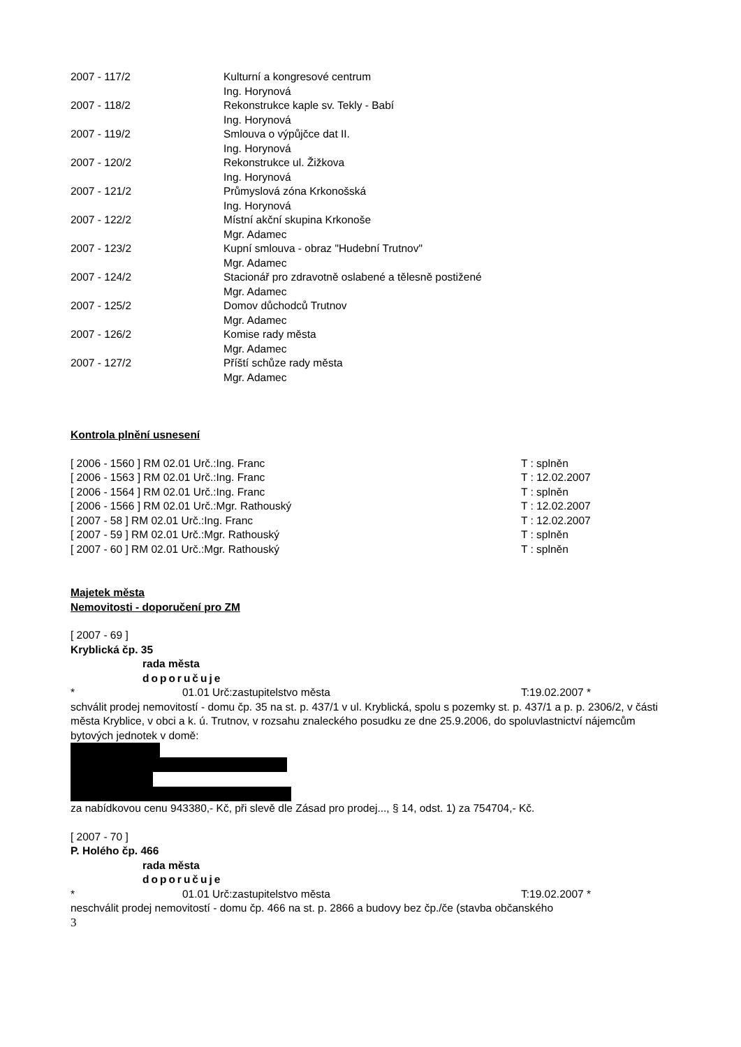| 2007 - 117/2 | Kulturní a kongresové centrum Ing. Horynová |
| 2007 - 118/2 | Rekonstrukce kaple sv. Tekly - Babí Ing. Horynová |
| 2007 - 119/2 | Smlouva o výpůjčce dat II. Ing. Horynová |
| 2007 - 120/2 | Rekonstrukce ul. Žižkova Ing. Horynová |
| 2007 - 121/2 | Průmyslová zóna Krkonošská Ing. Horynová |
| 2007 - 122/2 | Místní akční skupina Krkonoše Mgr. Adamec |
| 2007 - 123/2 | Kupní smlouva - obraz "Hudební Trutnov" Mgr. Adamec |
| 2007 - 124/2 | Stacionář pro zdravotně oslabené a tělesně postižené Mgr. Adamec |
| 2007 - 125/2 | Domov důchodců Trutnov Mgr. Adamec |
| 2007 - 126/2 | Komise rady města Mgr. Adamec |
| 2007 - 127/2 | Příští schůze rady města Mgr. Adamec |
Kontrola plnění usnesení
[ 2006 - 1560 ] RM 02.01 Urč.:Ing. Franc T : splněn
[ 2006 - 1563 ] RM 02.01 Urč.:Ing. Franc T : 12.02.2007
[ 2006 - 1564 ] RM 02.01 Urč.:Ing. Franc T : splněn
[ 2006 - 1566 ] RM 02.01 Urč.:Mgr. Rathouský T : 12.02.2007
[ 2007 - 58 ] RM 02.01 Urč.:Ing. Franc T : 12.02.2007
[ 2007 - 59 ] RM 02.01 Urč.:Mgr. Rathouský T : splněn
[ 2007 - 60 ] RM 02.01 Urč.:Mgr. Rathouský T : splněn
Majetek města
Nemovitosti - doporučení pro ZM
[ 2007 - 69 ]
Kryblická čp. 35
rada města
doporučuje
* 01.01 Urč:zastupitelstvo města T:19.02.2007 *
schválit prodej nemovitostí - domu čp. 35 na st. p. 437/1 v ul. Kryblická, spolu s pozemky st. p. 437/1 a p. p. 2306/2, v části města Kryblice, v obci a k. ú. Trutnov, v rozsahu znaleckého posudku ze dne 25.9.2006, do spoluvlastnictví nájemcům bytových jednotek v domě:
za nabídkovou cenu 943380,- Kč, při slevě dle Zásad pro prodej..., § 14, odst. 1) za 754704,- Kč.
[ 2007 - 70 ]
P. Holého čp. 466
rada města
doporučuje
* 01.01 Urč:zastupitelstvo města T:19.02.2007 *
neschválit prodej nemovitostí - domu čp. 466 na st. p. 2866 a budovy bez čp./če (stavba občanského
3